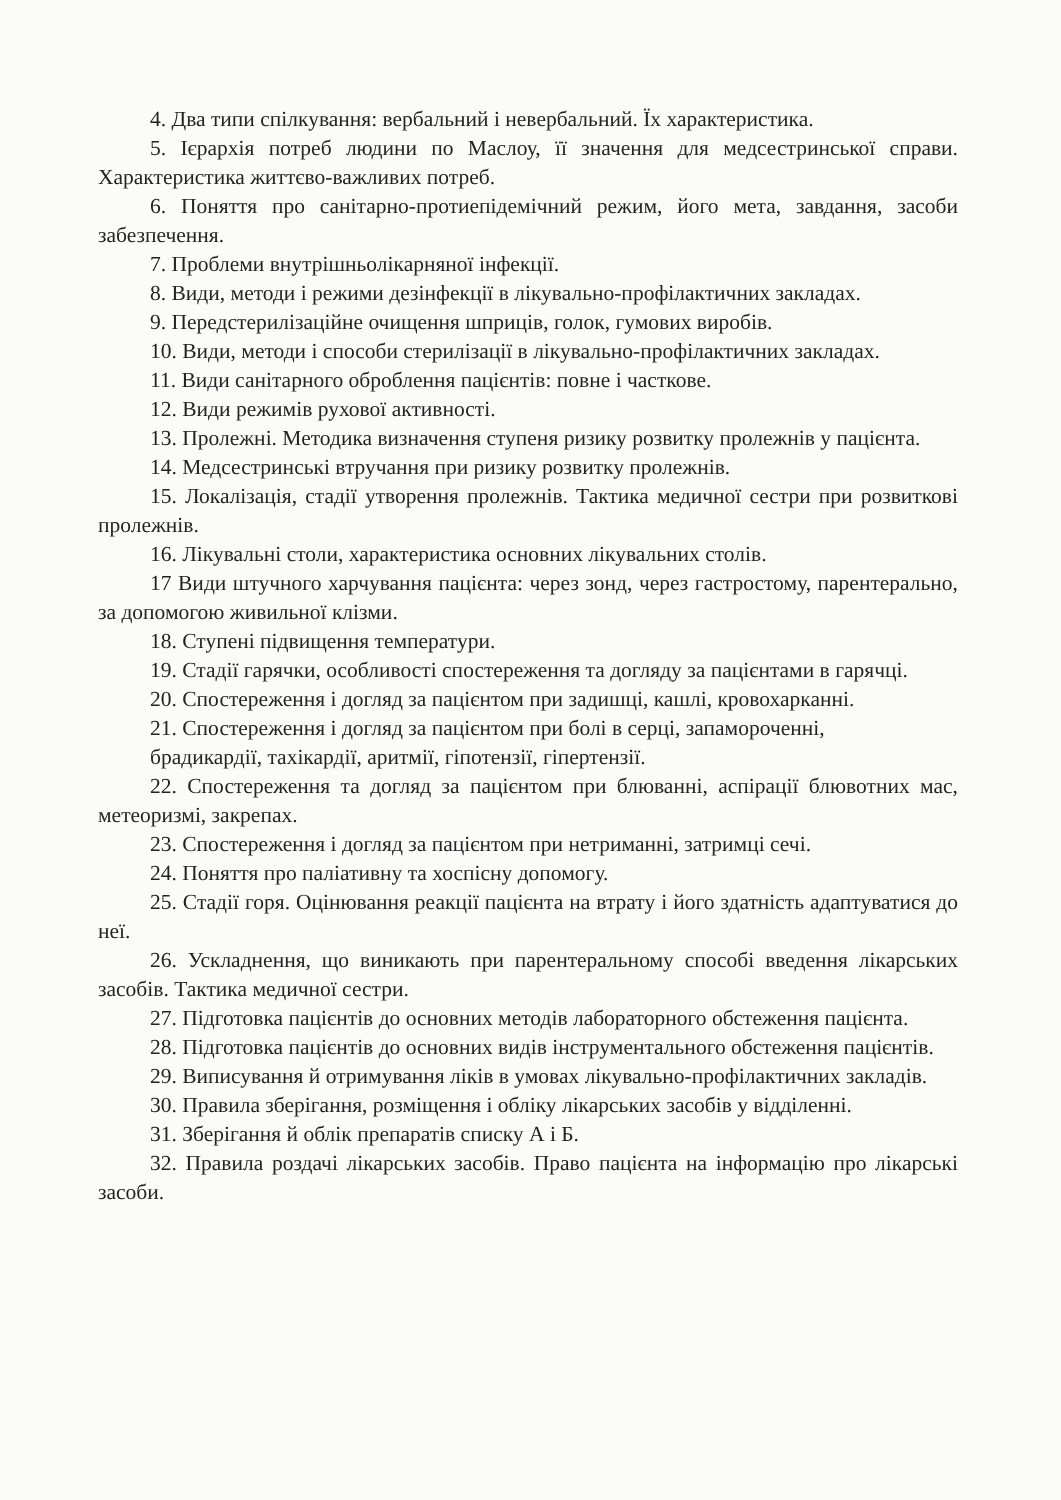4. Два типи спілкування: вербальний і невербальний. Їх характеристика.
5. Ієрархія потреб людини по Маслоу, її значення для медсестринської справи. Характеристика життєво-важливих потреб.
6. Поняття про санітарно-протиепідемічний режим, його мета, завдання, засоби забезпечення.
7. Проблеми внутрішньолікарняної інфекції.
8. Види, методи і режими дезінфекції в лікувально-профілактичних закладах.
9. Передстерилізаційне очищення шприців, голок, гумових виробів.
10. Види, методи і способи стерилізації в лікувально-профілактичних закладах.
11. Види санітарного оброблення пацієнтів: повне і часткове.
12. Види режимів рухової активності.
13. Пролежні. Методика визначення ступеня ризику розвитку пролежнів у пацієнта.
14. Медсестринські втручання при ризику розвитку пролежнів.
15. Локалізація, стадії утворення пролежнів. Тактика медичної сестри при розвиткові пролежнів.
16. Лікувальні столи, характеристика основних лікувальних столів.
17 Види штучного харчування пацієнта: через зонд, через гастростому, парентерально, за допомогою живильної клізми.
18. Ступені підвищення температури.
19. Стадії гарячки, особливості спостереження та догляду за пацієнтами в гарячці.
20. Спостереження і догляд за пацієнтом при задишці, кашлі, кровохарканні.
21. Спостереження і догляд за пацієнтом при болі в серці, запамороченні,
брадикардії, тахікардії, аритмії, гіпотензії, гіпертензії.
22. Спостереження та догляд за пацієнтом при блюванні, аспірації блювотних мас, метеоризмі, закрепах.
23. Спостереження і догляд за пацієнтом при нетриманні, затримці сечі.
24. Поняття про паліативну та хоспісну допомогу.
25. Стадії горя. Оцінювання реакції пацієнта на втрату і його здатність адаптуватися до неї.
26. Ускладнення, що виникають при парентеральному способі введення лікарських засобів. Тактика медичної сестри.
27. Підготовка пацієнтів до основних методів лабораторного обстеження пацієнта.
28. Підготовка пацієнтів до основних видів інструментального обстеження пацієнтів.
29. Виписування й отримування ліків в умовах лікувально-профілактичних закладів.
30. Правила зберігання, розміщення і обліку лікарських засобів у відділенні.
31. Зберігання й облік препаратів списку А і Б.
32. Правила роздачі лікарських засобів. Право пацієнта на інформацію про лікарські засоби.